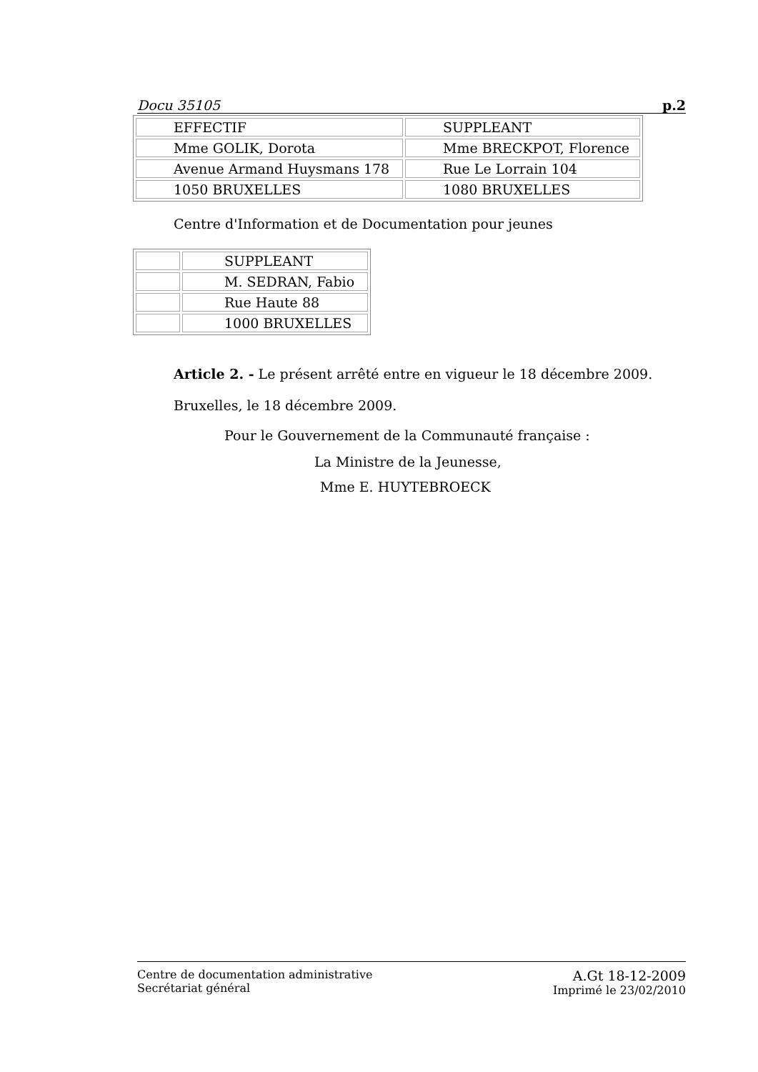Docu 35105 p.2
| EFFECTIF | SUPPLEANT |
| Mme GOLIK, Dorota | Mme BRECKPOT, Florence |
| Avenue Armand Huysmans 178 | Rue Le Lorrain 104 |
| 1050 BRUXELLES | 1080 BRUXELLES |
Centre d'Information et de Documentation pour jeunes
| | SUPPLEANT |
| | M. SEDRAN, Fabio |
| | Rue Haute 88 |
| | 1000 BRUXELLES |
Article 2. - Le présent arrêté entre en vigueur le 18 décembre 2009.
Bruxelles, le 18 décembre 2009.
Pour le Gouvernement de la Communauté française :
La Ministre de la Jeunesse,
Mme E. HUYTEBROECK
Centre de documentation administrative
Secrétariat général
A.Gt 18-12-2009
Imprimé le 23/02/2010